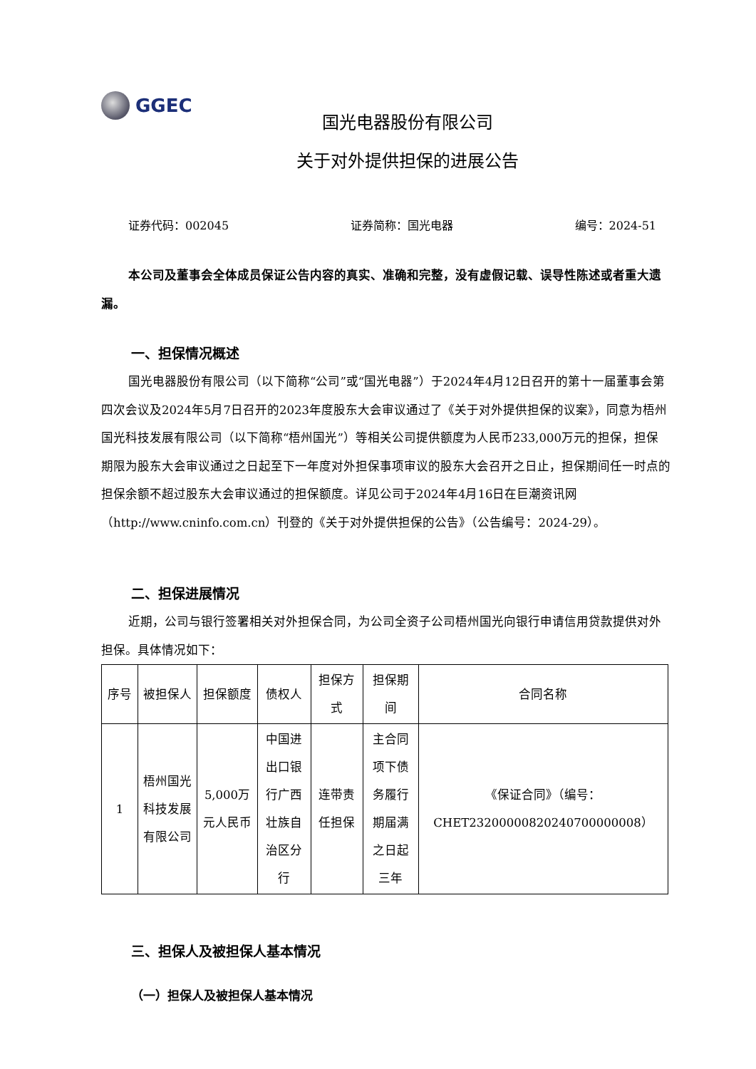GGEC
国光电器股份有限公司
关于对外提供担保的进展公告
证券代码：002045 证券简称：国光电器 编号：2024-51
本公司及董事会全体成员保证公告内容的真实、准确和完整，没有虚假记载、误导性陈述或者重大遗漏。
一、担保情况概述
国光电器股份有限公司（以下简称“公司”或“国光电器”）于2024年4月12日召开的第十一届董事会第四次会议及2024年5月7日召开的2023年度股东大会审议通过了《关于对外提供担保的议案》，同意为梧州国光科技发展有限公司（以下简称“梧州国光”）等相关公司提供额度为人民币233,000万元的担保，担保期限为股东大会审议通过之日起至下一年度对外担保事项审议的股东大会召开之日止，担保期间任一时点的担保余额不超过股东大会审议通过的担保额度。详见公司于2024年4月16日在巨潮资讯网（http://www.cninfo.com.cn）刊登的《关于对外提供担保的公告》（公告编号：2024-29）。
二、担保进展情况
近期，公司与银行签署相关对外担保合同，为公司全资子公司梧州国光向银行申请信用贷款提供对外担保。具体情况如下：
| 序号 | 被担保人 | 担保额度 | 债权人 | 担保方式 | 担保期间 | 合同名称 |
| --- | --- | --- | --- | --- | --- | --- |
| 1 | 梧州国光科技发展有限公司 | 5,000万元人民币 | 中国进出口银行广西壮族自治区分行 | 连带责任担保 | 主合同项下债务履行期届满之日起三年 | 《保证合同》（编号：CHET23200000820240700000008） |
三、担保人及被担保人基本情况
（一）担保人及被担保人基本情况